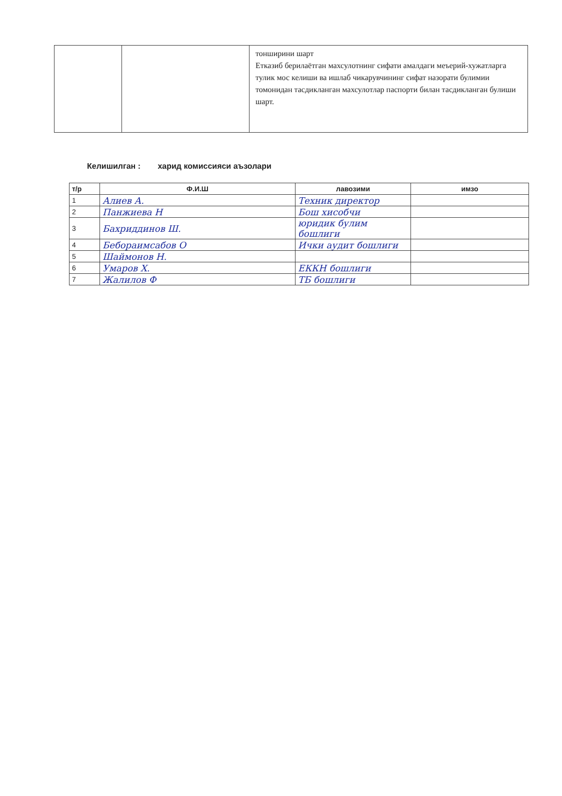| | | тонширини шарт Етказиб берилаётган махсулотнинг сифати амалдаги меъерий-хужатларга тулик мос келиши ва ишлаб чикарувчининг сифат назорати булимии томонидан тасдикланган махсулотлар паспорти билан тасдикланган булиши шарт. |
Келишилган : харид комиссияси аъзолари
| т/р | Ф.И.Ш | лавозими | имзо |
| --- | --- | --- | --- |
| 1 | Алиев А. | Техник директор | |
| 2 | Панжиева Н | Бош хисобчи | |
| 3 | Бахриддинов Ш. | юридик булим бошлиги | |
| 4 | Бебораимсабов О | Ички аудит бошлиги | |
| 5 | Шаймонов Н. | | |
| 6 | Умаров Х. | ЕККН бошлиги | |
| 7 | Жалилов Ф | ТБ бошлиги | |